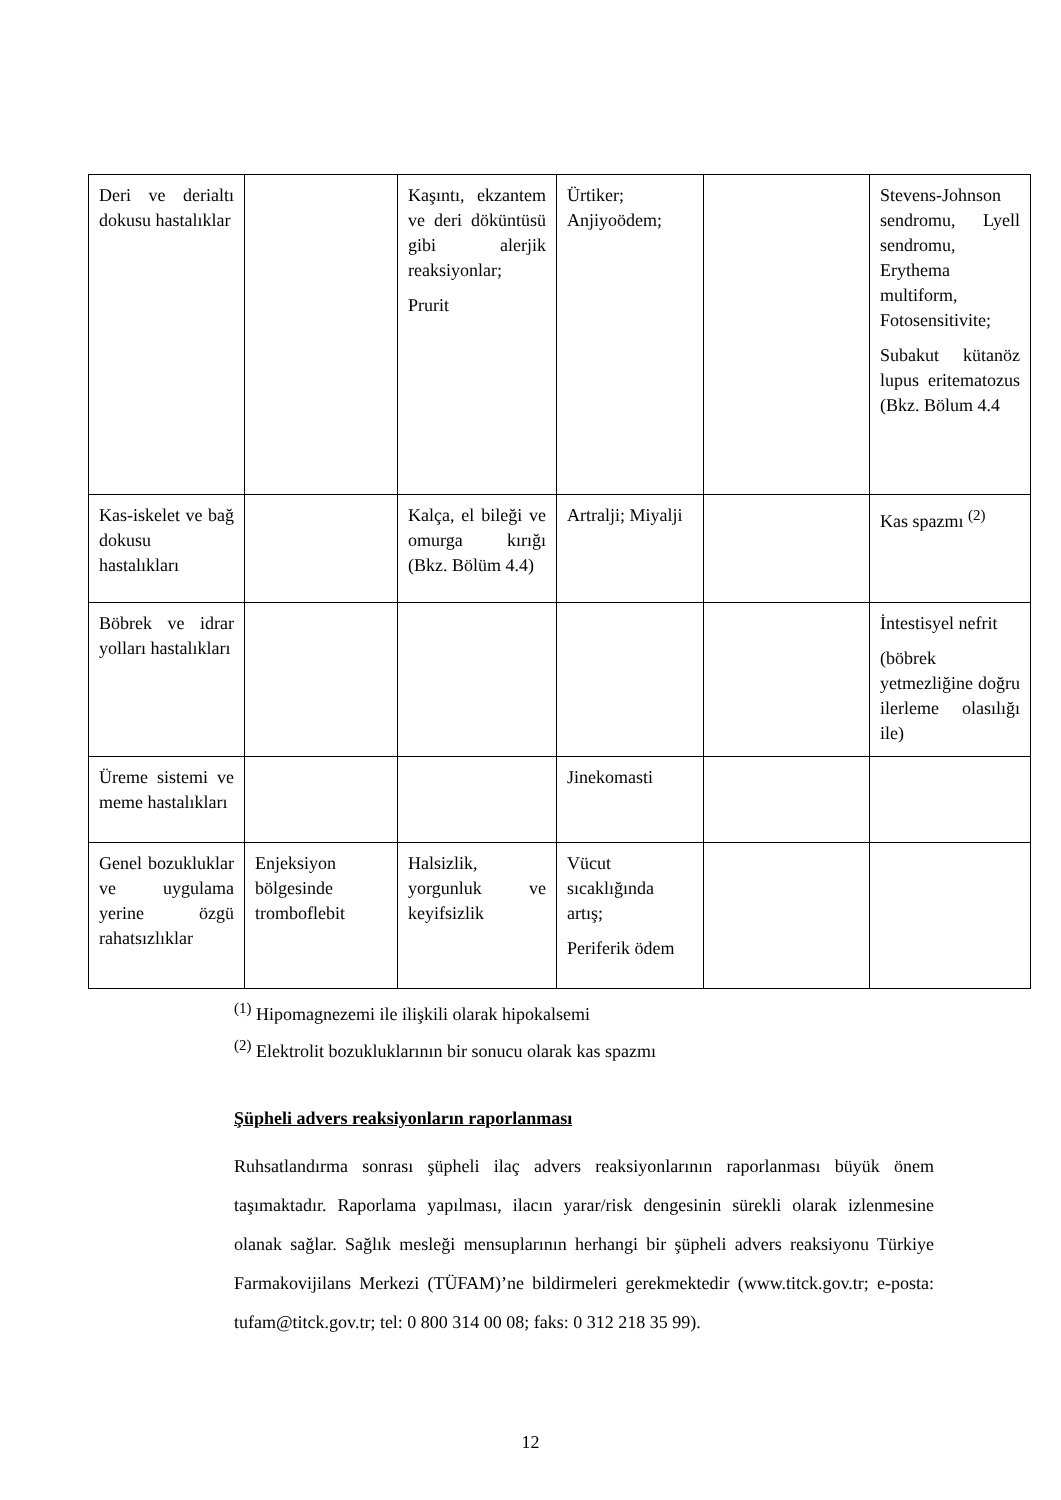| Deri ve derialtı dokusu hastalıklar | | Kaşıntı, ekzantem ve deri döküntüsü gibi alerjik reaksiyonlar; Prurit | Ürtiker; Anjiyoödem; | | Stevens-Johnson sendromu, Lyell sendromu, Erythema multiform, Fotosensitivite; Subakut kütanöz lupus eritematozus (Bkz. Bölum 4.4 |
| Kas-iskelet ve bağ dokusu hastalıkları | | Kalça, el bileği ve omurga kırığı (Bkz. Bölüm 4.4) | Artralji; Miyalji | | Kas spazmı <sup>(2)</sup> |
| Böbrek ve idrar yolları hastalıkları | | | | | İntestisyel nefrit (böbrek yetmezliğine doğru ilerleme olasılığı ile) |
| Üreme sistemi ve meme hastalıkları | | | Jinekomasti | | |
| Genel bozukluklar ve uygulama yerine özgü rahatsızlıklar | Enjeksiyon bölgesinde tromboflebit | Halsizlik, yorgunluk ve keyifsizlik | Vücut sıcaklığında artış; Periferik ödem | | |
<sup>(1)</sup> Hipomagnezemi ile ilişkili olarak hipokalsemi
<sup>(2)</sup> Elektrolit bozukluklarının bir sonucu olarak kas spazmı
Şüpheli advers reaksiyonların raporlanması
Ruhsatlandırma sonrası şüpheli ilaç advers reaksiyonlarının raporlanması büyük önem taşımaktadır. Raporlama yapılması, ilacın yarar/risk dengesinin sürekli olarak izlenmesine olanak sağlar. Sağlık mesleği mensuplarının herhangi bir şüpheli advers reaksiyonu Türkiye Farmakovijilans Merkezi (TÜFAM)’ne bildirmeleri gerekmektedir (www.titck.gov.tr; e-posta: tufam@titck.gov.tr; tel: 0 800 314 00 08; faks: 0 312 218 35 99).
12